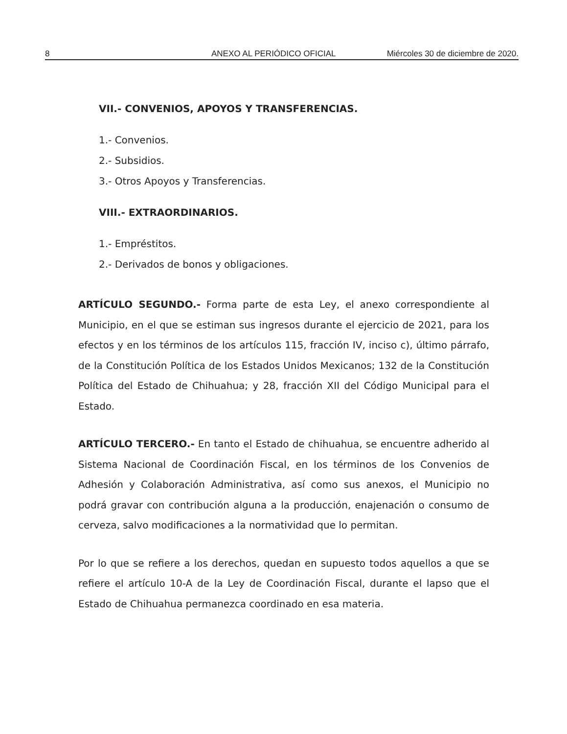8 ANEXO AL PERIÓDICO OFICIAL Miércoles 30 de diciembre de 2020.
VII.- CONVENIOS, APOYOS Y TRANSFERENCIAS.
1.- Convenios.
2.- Subsidios.
3.- Otros Apoyos y Transferencias.
VIII.- EXTRAORDINARIOS.
1.- Empréstitos.
2.- Derivados de bonos y obligaciones.
ARTÍCULO SEGUNDO.- Forma parte de esta Ley, el anexo correspondiente al Municipio, en el que se estiman sus ingresos durante el ejercicio de 2021, para los efectos y en los términos de los artículos 115, fracción IV, inciso c), último párrafo, de la Constitución Política de los Estados Unidos Mexicanos; 132 de la Constitución Política del Estado de Chihuahua; y 28, fracción XII del Código Municipal para el Estado.
ARTÍCULO TERCERO.- En tanto el Estado de chihuahua, se encuentre adherido al Sistema Nacional de Coordinación Fiscal, en los términos de los Convenios de Adhesión y Colaboración Administrativa, así como sus anexos, el Municipio no podrá gravar con contribución alguna a la producción, enajenación o consumo de cerveza, salvo modificaciones a la normatividad que lo permitan.
Por lo que se refiere a los derechos, quedan en supuesto todos aquellos a que se refiere el artículo 10-A de la Ley de Coordinación Fiscal, durante el lapso que el Estado de Chihuahua permanezca coordinado en esa materia.